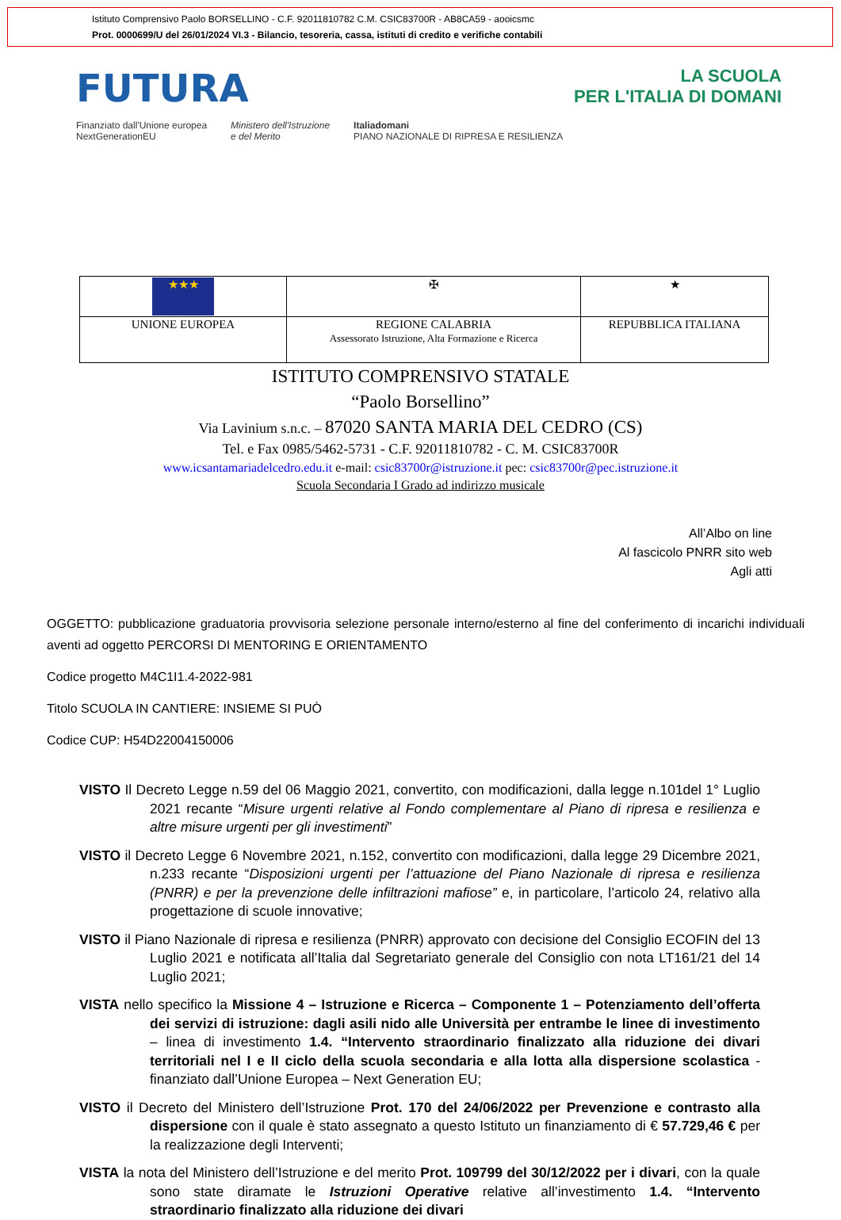Istituto Comprensivo Paolo BORSELLINO - C.F. 92011810782 C.M. CSIC83700R - AB8CA59 - aooicsmc
Prot. 0000699/U del 26/01/2024 VI.3 - Bilancio, tesoreria, cassa, istituti di credito e verifiche contabili
FUTURA LA SCUOLA
PER L'ITALIA DI DOMANI
Finanziato dall'Unione europea
NextGenerationEU Ministero dell'Istruzione
e del Merito Italiadomani
PIANO NAZIONALE DI RIPRESA E RESILIENZA
| ★★★ | ✠ | ★ |
| UNIONE EUROPEA | REGIONE CALABRIA Assessorato Istruzione, Alta Formazione e Ricerca | REPUBBLICA ITALIANA |
ISTITUTO COMPRENSIVO STATALE
“Paolo Borsellino”
Via Lavinium s.n.c. – 87020 SANTA MARIA DEL CEDRO (CS)
Tel. e Fax 0985/5462-5731 - C.F. 92011810782 - C. M. CSIC83700R
www.icsantamariadelcedro.edu.it e-mail: csic83700r@istruzione.it pec: csic83700r@pec.istruzione.it
Scuola Secondaria I Grado ad indirizzo musicale
All’Albo on line
Al fascicolo PNRR sito web
Agli atti
OGGETTO: pubblicazione graduatoria provvisoria selezione personale interno/esterno al fine del conferimento di incarichi individuali aventi ad oggetto PERCORSI DI MENTORING E ORIENTAMENTO
Codice progetto M4C1I1.4-2022-981
Titolo SCUOLA IN CANTIERE: INSIEME SI PUÒ
Codice CUP: H54D22004150006
VISTO Il Decreto Legge n.59 del 06 Maggio 2021, convertito, con modificazioni, dalla legge n.101del 1° Luglio 2021 recante “Misure urgenti relative al Fondo complementare al Piano di ripresa e resilienza e altre misure urgenti per gli investimenti”
VISTO il Decreto Legge 6 Novembre 2021, n.152, convertito con modificazioni, dalla legge 29 Dicembre 2021, n.233 recante “Disposizioni urgenti per l’attuazione del Piano Nazionale di ripresa e resilienza (PNRR) e per la prevenzione delle infiltrazioni mafiose” e, in particolare, l’articolo 24, relativo alla progettazione di scuole innovative;
VISTO il Piano Nazionale di ripresa e resilienza (PNRR) approvato con decisione del Consiglio ECOFIN del 13 Luglio 2021 e notificata all’Italia dal Segretariato generale del Consiglio con nota LT161/21 del 14 Luglio 2021;
VISTA nello specifico la Missione 4 – Istruzione e Ricerca – Componente 1 – Potenziamento dell’offerta dei servizi di istruzione: dagli asili nido alle Università per entrambe le linee di investimento – linea di investimento 1.4. “Intervento straordinario finalizzato alla riduzione dei divari territoriali nel I e II ciclo della scuola secondaria e alla lotta alla dispersione scolastica - finanziato dall’Unione Europea – Next Generation EU;
VISTO il Decreto del Ministero dell’Istruzione Prot. 170 del 24/06/2022 per Prevenzione e contrasto alla dispersione con il quale è stato assegnato a questo Istituto un finanziamento di € 57.729,46 € per la realizzazione degli Interventi;
VISTA la nota del Ministero dell’Istruzione e del merito Prot. 109799 del 30/12/2022 per i divari, con la quale sono state diramate le Istruzioni Operative relative all’investimento 1.4. “Intervento straordinario finalizzato alla riduzione dei divari